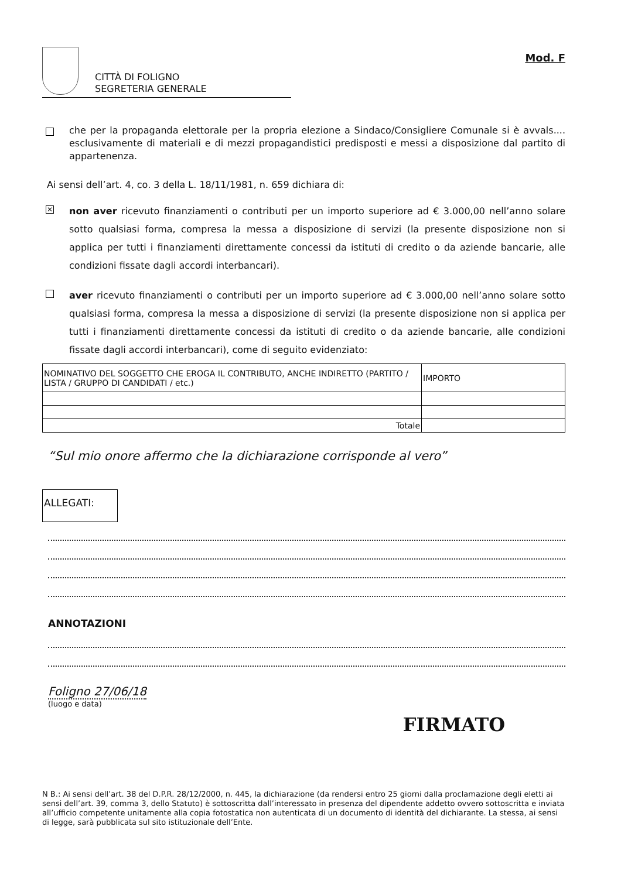CITTÀ DI FOLIGNO
SEGRETERIA GENERALE
Mod. F
che per la propaganda elettorale per la propria elezione a Sindaco/Consigliere Comunale si è avvals.... esclusivamente di materiali e di mezzi propagandistici predisposti e messi a disposizione dal partito di appartenenza.
Ai sensi dell’art. 4, co. 3 della L. 18/11/1981, n. 659 dichiara di:
✕
non aver ricevuto finanziamenti o contributi per un importo superiore ad € 3.000,00 nell’anno solare sotto qualsiasi forma, compresa la messa a disposizione di servizi (la presente disposizione non si applica per tutti i finanziamenti direttamente concessi da istituti di credito o da aziende bancarie, alle condizioni fissate dagli accordi interbancari).
aver ricevuto finanziamenti o contributi per un importo superiore ad € 3.000,00 nell’anno solare sotto qualsiasi forma, compresa la messa a disposizione di servizi (la presente disposizione non si applica per tutti i finanziamenti direttamente concessi da istituti di credito o da aziende bancarie, alle condizioni fissate dagli accordi interbancari), come di seguito evidenziato:
| NOMINATIVO DEL SOGGETTO CHE EROGA IL CONTRIBUTO, ANCHE INDIRETTO (PARTITO / LISTA / GRUPPO DI CANDIDATI / etc.) | IMPORTO |
| Totale | |
“Sul mio onore affermo che la dichiarazione corrisponde al vero”
ALLEGATI:
ANNOTAZIONI
Foligno 27/06/18
(luogo e data)
FIRMATO
N B.: Ai sensi dell’art. 38 del D.P.R. 28/12/2000, n. 445, la dichiarazione (da rendersi entro 25 giorni dalla proclamazione degli eletti ai sensi dell’art. 39, comma 3, dello Statuto) è sottoscritta dall’interessato in presenza del dipendente addetto ovvero sottoscritta e inviata all’ufficio competente unitamente alla copia fotostatica non autenticata di un documento di identità del dichiarante. La stessa, ai sensi di legge, sarà pubblicata sul sito istituzionale dell’Ente.